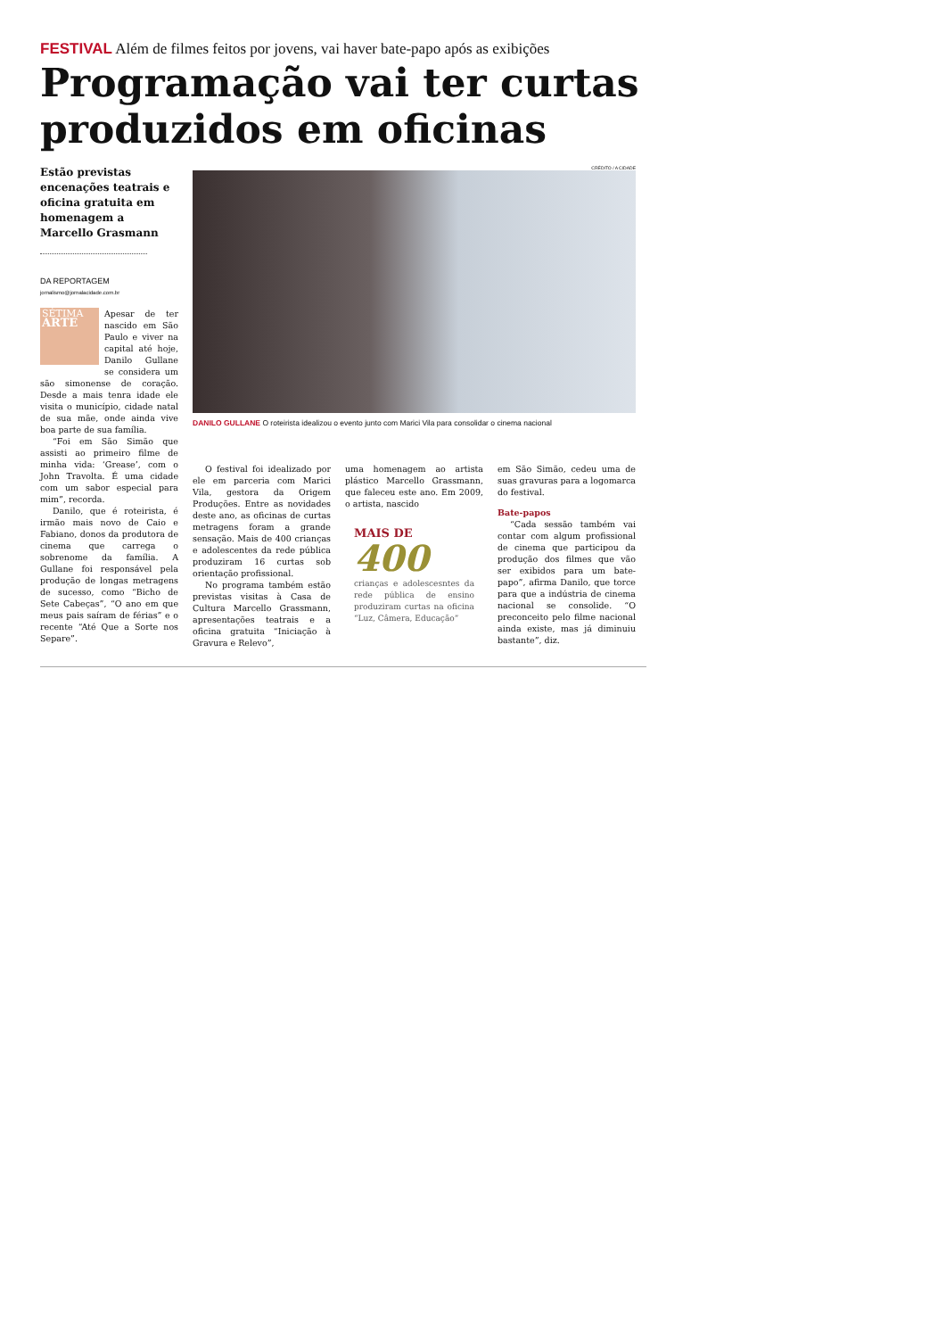FESTIVAL Além de filmes feitos por jovens, vai haver bate-papo após as exibições
Programação vai ter curtas produzidos em oficinas
Estão previstas encenações teatrais e oficina gratuita em homenagem a Marcello Grasmann
DA REPORTAGEM
jornalismo@jornalacidade.com.br
SÉTIMA
ARTE
Apesar de ter nascido em São Paulo e viver na capital até hoje, Danilo Gullane se considera um são simonense de coração. Desde a mais tenra idade ele visita o município, cidade natal de sua mãe, onde ainda vive boa parte de sua família.
“Foi em São Simão que assisti ao primeiro filme de minha vida: ‘Grease’, com o John Travolta. É uma cidade com um sabor especial para mim”, recorda.
Danilo, que é roteirista, é irmão mais novo de Caio e Fabiano, donos da produtora de cinema que carrega o sobrenome da família. A Gullane foi responsável pela produção de longas metragens de sucesso, como “Bicho de Sete Cabeças”, “O ano em que meus pais saíram de férias” e o recente “Até Que a Sorte nos Separe”.
CRÉDITO / A CIDADE
DANILO GULLANE O roteirista idealizou o evento junto com Marici Vila para consolidar o cinema nacional
O festival foi idealizado por ele em parceria com Marici Vila, gestora da Origem Produções. Entre as novidades deste ano, as oficinas de curtas metragens foram a grande sensação. Mais de 400 crianças e adolescentes da rede pública produziram 16 curtas sob orientação profissional.
No programa também estão previstas visitas à Casa de Cultura Marcello Grassmann, apresentações teatrais e a oficina gratuita “Iniciação à Gravura e Relevo”,
uma homenagem ao artista plástico Marcello Grassmann, que faleceu este ano. Em 2009, o artista, nascido
MAIS DE
400
crianças e adolescesntes da rede pública de ensino produziram curtas na oficina “Luz, Câmera, Educação”
em São Simão, cedeu uma de suas gravuras para a logomarca do festival.
Bate-papos
“Cada sessão também vai contar com algum profissional de cinema que participou da produção dos filmes que vão ser exibidos para um bate-papo”, afirma Danilo, que torce para que a indústria de cinema nacional se consolide. “O preconceito pelo filme nacional ainda existe, mas já diminuiu bastante”, diz.